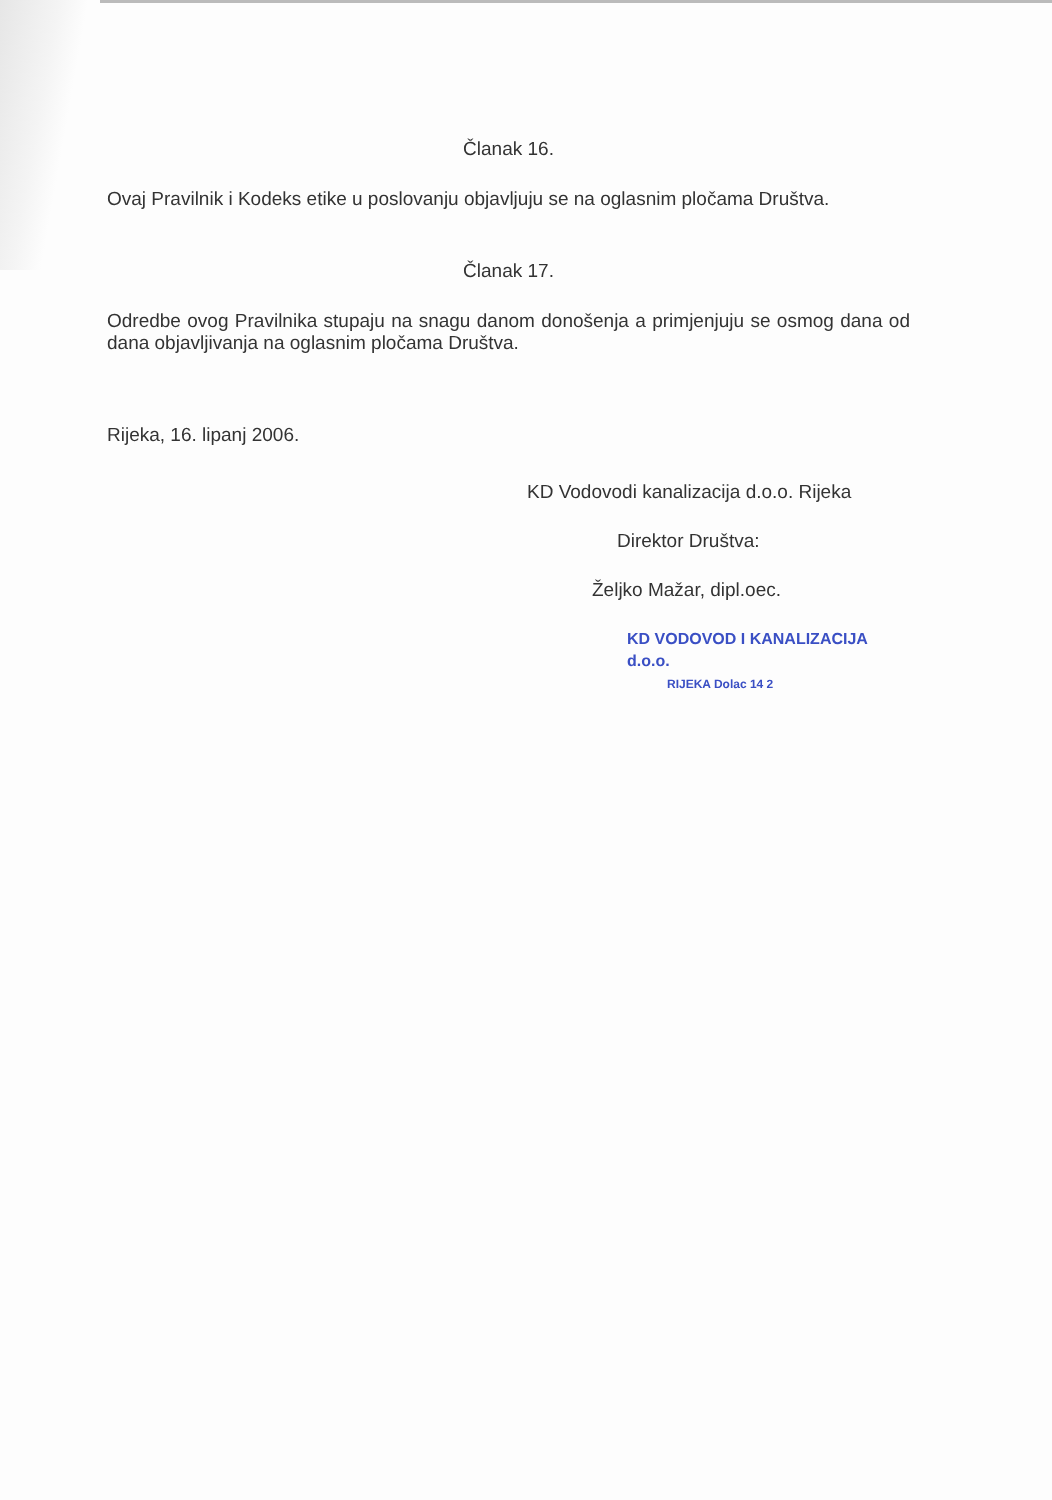Članak 16.
Ovaj Pravilnik i Kodeks etike u poslovanju objavljuju se na oglasnim pločama Društva.
Članak 17.
Odredbe ovog Pravilnika stupaju na snagu danom donošenja a primjenjuju se osmog dana od dana objavljivanja na oglasnim pločama Društva.
Rijeka, 16. lipanj 2006.
KD Vodovodi kanalizacija d.o.o. Rijeka
Direktor Društva:
Željko Mažar, dipl.oec.
KD VODOVOD I KANALIZACIJA d.o.o.
RIJEKA Dolac 14 2